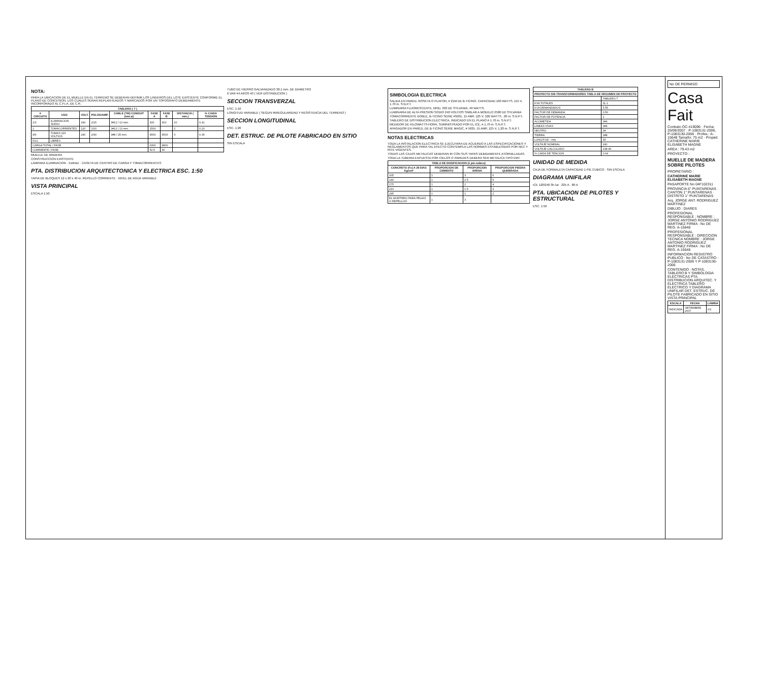NOTA:
PARA LA UBICACION DE EL MUELLE EN EL TERRENO SE DEBERAN DEFINIR LOS LINDEROS DEL LOTE EXISTENTE CONFORME EL PLANO DE CONCESION, LOS CUALES SERAN REPLANTEADOS Y MARCADOS POR UN TOPOGRAFO DEBIDAMENTE INCORPORADO AL C.F.I.A. DE C.R.
| TABLERO ( T ) | | | | | | | | |
| --- | --- | --- | --- | --- | --- | --- | --- | --- |
| # CIRCUITO | USO | VOLT. | POLOS/AMP. | CABLE (TW) CONDUIT (mm.ø) | FASE A | FASE B | DISTANCIA ( mm.) | % CAIDA TENSION |
| 1/3 | ILUMINACION SODIO | 240 | 2/15 | 3#12 / 13 mm. | 300 | 300 | 20 | 0.41 |
| 2 | TOMACORRIENTES | 120 | 1/20 | 3#12 / 13 mm. | 1500 | | 2 | 0.20 |
| 4/6 | TOMAS 220 VOLTIOS | 240 | 2/40 | 3#8 / 25 mm. | 4500 | 4500 | 3 | 0.36 |
| 5/12 | LIBRES | | | | | | | |
| CARGA TOTAL / FASE | | | | | 6300 | 4800 | | |
| CORRIENTE / FASE | | | | | 52.5 | 40 | | |
MUELLE DE MADERA
CONSTRUCCION EXISTENTE
LAMPARA ILUMINACION · Extintor · CASETA DE CENTRO DE CARGA Y TOMACORRIENTES
PTA. DISTRIBUCION ARQUITECTONICA Y ELECTRICA ESC. 1:50
TAPIA DE BLOQUES 12 x 20 x 40 m. REPELLO CORRIENTE · NIVEL DE AGUA VARIABLE
VISTA PRINCIPAL
ESCALA 1:50
TUBO DE HIERRO GALVANIZADO 38.1 mm. DE DIAMETRO
6 VAR #4 AROS #3 ( VER DISTRIBUCION )
SECCION TRANSVERZAL
ESC. 1:10
LONGITUD VARIABLE ( SEGUN IRREGULARIDAD Y RESISTENCIA DEL TERRENO )
SECCION LONGITUDINAL
ESC. 1:20
DET. ESTRUC. DE PILOTE FABRICADO EN SITIO
SIN ESCALA
SIMBOLOGIA ELECTRICA
SALIDA EN PARED, ROSETA O PLAFON, # 21M DE B-TICINO, CAPACIDAD 100 WATTS, 115 V, 1.70 m. S.N.P.T.
LUMINARIA FLUORESCENTE, MOD. 303 DE SYLVANIA, 40 WATTS.
LUMINARIA DE ALTA PRESION SODIO 240 VOLTIOS SIMILAR A MODELO 2500 DE SYLVANIA
TOMACORRIENTE DOBLE, B-TICINO SERIE #5001, 15 AMP, 125 V, 100 WATTS, .20 m. S.N.P.T.
TABLERO DE DISTRIBUCION ELECTRICA, INDICADO EN EL PLANO A 1.70 m. S.N.P.T.
MEDIDOR DE KILOWATTS-HORA, SUMINISTRADO POR EL ICE, A 1.70 m. S.N.P.T.
APAGADOR EN PARED, DE B-TICINO SERIE MAGIC, # 5025, 15 AMP, 125 V, 1.20 m. S.N.P.T.
NOTAS ELECTRICAS
TODA LA INSTALACION ELECTRICA SE EJECUTARA DE ACUERDO A LAS ESPECIFICACIONES Y REGLAMENTOS QUE PARA TAL EFECTO CONTEMPLA LAS NORMAS ESTABLESIDAS POR NEC Y RITE VIGENTES.
TODAS LAS CAJAS METALICAS DEBERAN IR CON SUS TAPAS DEBIDAMENTE ATORNILLADAS.
TODA LA TUBERIA EXPUESTA POR CIELOS O PAREDES DEBERA SER METALICA TIPO EMT.
| TABLA DE DOSIFICACION (1 pie cubico) | | | |
| --- | --- | --- | --- |
| CONCRETO (f'c) A 28 DIAS Kg/cm² | PROPORCION DE CEMENTO | PROPORCION ARENA | PROPORCION PIEDRA QUEBRADA |
| 105 | 1 | 3 | 6 |
| 140 | 1 | 2.5 | 5 |
| 175 | 1 | 2 | 4 |
| 210 | 1 | 1.5 | 3 |
| 245 | 1 | 1 | 2 |
| EL MORTERO PARA PEGAS O REPELLOS | 1 | 3 | |
| TABLERO B | |
| --- | --- |
| PROYECTO SIN TRANSFORMADORES TABLA DE RESUMEN DE PROYECTO | |
| | TABLERO T |
| KVA TOTALES | 11.1 |
| KVA DEMANDADOS | 5.55 |
| FACTOR DE DEMANDA | 0.50 |
| FACTOR DE POTENCIA | 1 |
| ACOMETIDA | 2#4 |
| LINEAS VIVAS | 1#4 |
| NEUTRO | 1# |
| TIERRA | 1#8 |
| LONGITUD - mts. | 35 |
| VOLTAJE NOMINAL | 240 |
| VOLTAJE CALCULADO | 238.46 |
| % CAIDA DE TENCION | 0.64 |
UNIDAD DE MEDIDA
CAJA DE FORMALETA CAPACIDAD 1 PIE CUBICO · SIN ESCALA
DIAGRAMA UNIFILAR
ICE 120/240 3h-1ø · 225 A · 80 A
PTA. UBICACION DE PILOTES Y ESTRUCTURAL
ESC. 1:50
No DE PERMISO
Casa Fait
Contrato OC-419096 · Fecha: 26/09/2007 · P-1083131-2006, P-1083130-2006 · Profes.: A-15648 Tamaño: 75 m2 · Propiet: CATHERINE MARIE ELISABETH MAGNE
AREA : 79.43 m2
PROYECTO :
MUELLE DE MADERA SOBRE PILOTES
PROPIETARIO :
CATHERINE MARIE ELISABETH MAGNE
PASAPORTE No 04F102311
PROVINCIA 6° PUNTARENAS · CANTON 1° PUNTARENAS · DISTRITO 1° PUNTARENAS
Arq. JORGE ANT. RODRIGUEZ MARTINEZ
DIBUJO : DIARES
PROFESIONAL RESPONSABLE : NOMBRE : JORGE ANTONIO RODRIGUEZ MARTINEZ FIRMA : No DE REG. A-15648
PROFESIONAL RESPONSABLE : DIRECCION TECNICA NOMBRE : JORGE ANTONIO RODRIGUEZ MARTINEZ FIRMA : No DE REG. A-15648
INFORMACION REGISTRO PUBLICO : No DE CATASTRO : P-1083131-2006 Y P-1083130-2006
CONTENIDO : NOTAS, TABLERO B Y SIMBOLOGIA ELECTRICAS PTA. DISTRIBUCION ARQUITEC. Y ELECTRICA TABLERO ELECTRICO Y DIAGRAMA UNIFILAR DET. ESTRUC. DE PILOTE FABRICADO EN SITIO VISTA PRINCIPAL
| ESCALA | FECHA | LAMINA |
| --- | --- | --- |
| INDICADA | SETIEMBRE 2007 | 1/2 |